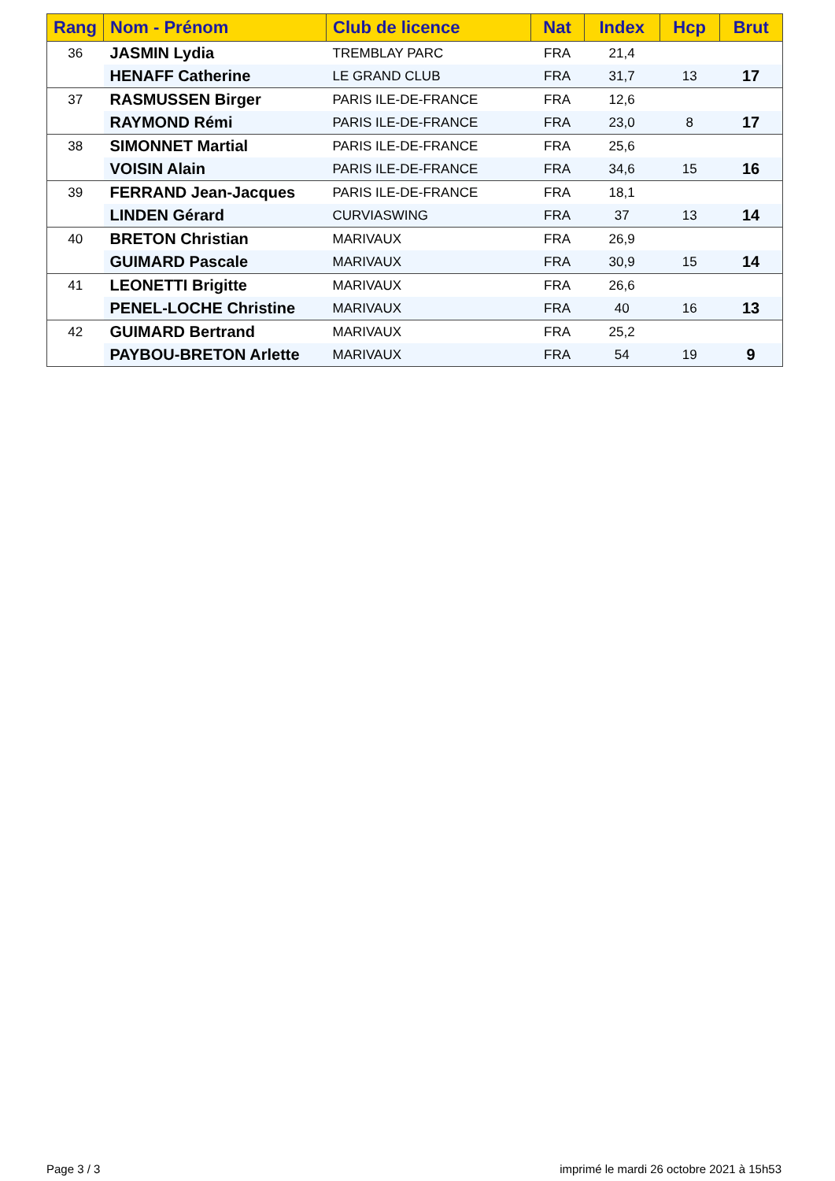| Rang | Nom - Prénom | Club de licence | Nat | Index | Hcp | Brut |
| --- | --- | --- | --- | --- | --- | --- |
| 36 | JASMIN Lydia | TREMBLAY PARC | FRA | 21,4 | | |
| | HENAFF Catherine | LE GRAND CLUB | FRA | 31,7 | 13 | 17 |
| 37 | RASMUSSEN Birger | PARIS ILE-DE-FRANCE | FRA | 12,6 | | |
| | RAYMOND Rémi | PARIS ILE-DE-FRANCE | FRA | 23,0 | 8 | 17 |
| 38 | SIMONNET Martial | PARIS ILE-DE-FRANCE | FRA | 25,6 | | |
| | VOISIN Alain | PARIS ILE-DE-FRANCE | FRA | 34,6 | 15 | 16 |
| 39 | FERRAND Jean-Jacques | PARIS ILE-DE-FRANCE | FRA | 18,1 | | |
| | LINDEN Gérard | CURVIASWING | FRA | 37 | 13 | 14 |
| 40 | BRETON Christian | MARIVAUX | FRA | 26,9 | | |
| | GUIMARD Pascale | MARIVAUX | FRA | 30,9 | 15 | 14 |
| 41 | LEONETTI Brigitte | MARIVAUX | FRA | 26,6 | | |
| | PENEL-LOCHE Christine | MARIVAUX | FRA | 40 | 16 | 13 |
| 42 | GUIMARD Bertrand | MARIVAUX | FRA | 25,2 | | |
| | PAYBOU-BRETON Arlette | MARIVAUX | FRA | 54 | 19 | 9 |
Page 3 / 3
imprimé le mardi 26 octobre 2021 à 15h53